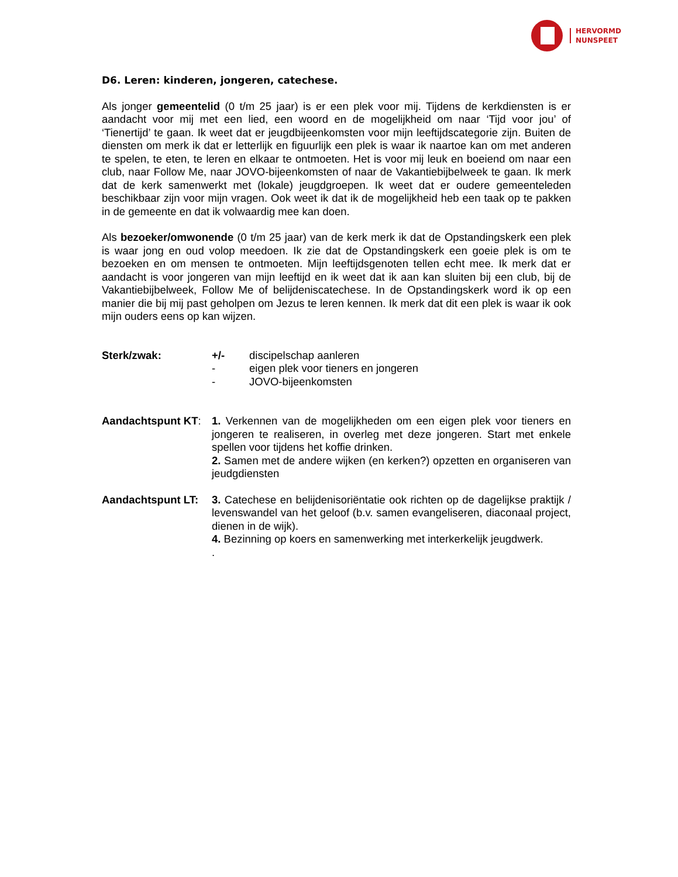HERVORMD
NUNSPEET
D6. Leren: kinderen, jongeren, catechese.
Als jonger gemeentelid (0 t/m 25 jaar) is er een plek voor mij. Tijdens de kerkdiensten is er aandacht voor mij met een lied, een woord en de mogelijkheid om naar ‘Tijd voor jou’ of ‘Tienertijd’ te gaan. Ik weet dat er jeugdbijeenkomsten voor mijn leeftijdscategorie zijn. Buiten de diensten om merk ik dat er letterlijk en figuurlijk een plek is waar ik naartoe kan om met anderen te spelen, te eten, te leren en elkaar te ontmoeten. Het is voor mij leuk en boeiend om naar een club, naar Follow Me, naar JOVO-bijeenkomsten of naar de Vakantiebijbelweek te gaan. Ik merk dat de kerk samenwerkt met (lokale) jeugdgroepen. Ik weet dat er oudere gemeenteleden beschikbaar zijn voor mijn vragen. Ook weet ik dat ik de mogelijkheid heb een taak op te pakken in de gemeente en dat ik volwaardig mee kan doen.
Als bezoeker/omwonende (0 t/m 25 jaar) van de kerk merk ik dat de Opstandingskerk een plek is waar jong en oud volop meedoen. Ik zie dat de Opstandingskerk een goeie plek is om te bezoeken en om mensen te ontmoeten. Mijn leeftijdsgenoten tellen echt mee. Ik merk dat er aandacht is voor jongeren van mijn leeftijd en ik weet dat ik aan kan sluiten bij een club, bij de Vakantiebijbelweek, Follow Me of belijdeniscatechese. In de Opstandingskerk word ik op een manier die bij mij past geholpen om Jezus te leren kennen. Ik merk dat dit een plek is waar ik ook mijn ouders eens op kan wijzen.
Sterk/zwak: +/- discipelschap aanleren
- eigen plek voor tieners en jongeren
- JOVO-bijeenkomsten
Aandachtspunt KT:
1. Verkennen van de mogelijkheden om een eigen plek voor tieners en jongeren te realiseren, in overleg met deze jongeren. Start met enkele spellen voor tijdens het koffie drinken.
2. Samen met de andere wijken (en kerken?) opzetten en organiseren van jeudgdiensten
Aandachtspunt LT:
3. Catechese en belijdenisoriëntatie ook richten op de dagelijkse praktijk / levenswandel van het geloof (b.v. samen evangeliseren, diaconaal project, dienen in de wijk).
4. Bezinning op koers en samenwerking met interkerkelijk jeugdwerk.
.